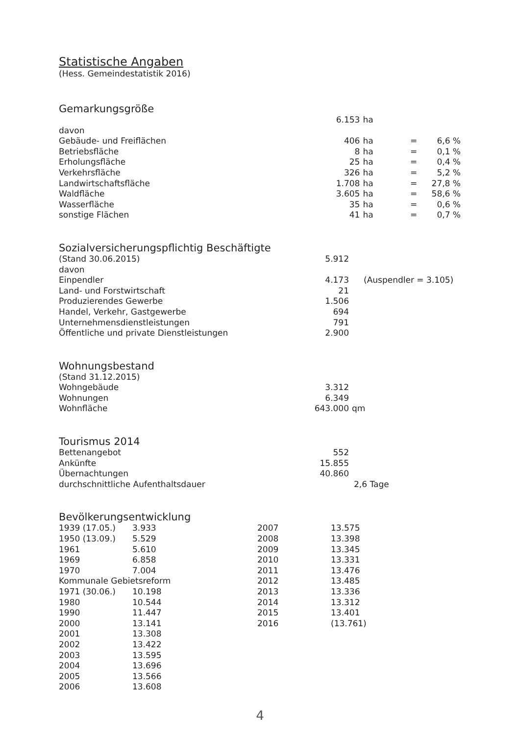Statistische Angaben
(Hess. Gemeindestatistik 2016)
Gemarkungsgröße
| | 6.153 | ha | | |
| davon | | | | |
| Gebäude- und Freiflächen | 406 | ha | = | 6,6 % |
| Betriebsfläche | 8 | ha | = | 0,1 % |
| Erholungsfläche | 25 | ha | = | 0,4 % |
| Verkehrsfläche | 326 | ha | = | 5,2 % |
| Landwirtschaftsfläche | 1.708 | ha | = | 27,8 % |
| Waldfläche | 3.605 | ha | = | 58,6 % |
| Wasserfläche | 35 | ha | = | 0,6 % |
| sonstige Flächen | 41 | ha | = | 0,7 % |
Sozialversicherungspflichtig Beschäftigte
| (Stand 30.06.2015) | 5.912 | |
| davon | | |
| Einpendler | 4.173 | (Auspendler = 3.105) |
| Land- und Forstwirtschaft | 21 | |
| Produzierendes Gewerbe | 1.506 | |
| Handel, Verkehr, Gastgewerbe | 694 | |
| Unternehmensdienstleistungen | 791 | |
| Öffentliche und private Dienstleistungen | 2.900 | |
Wohnungsbestand
| (Stand 31.12.2015) | | |
| Wohngebäude | 3.312 | |
| Wohnungen | 6.349 | |
| Wohnfläche | 643.000 | qm |
Tourismus 2014
| Bettenangebot | 552 | |
| Ankünfte | 15.855 | |
| Übernachtungen | 40.860 | |
| durchschnittliche Aufenthaltsdauer | | 2,6 Tage |
Bevölkerungsentwicklung
| 1939 (17.05.) | 3.933 | 2007 | 13.575 |
| 1950 (13.09.) | 5.529 | 2008 | 13.398 |
| 1961 | 5.610 | 2009 | 13.345 |
| 1969 | 6.858 | 2010 | 13.331 |
| 1970 | 7.004 | 2011 | 13.476 |
| Kommunale Gebietsreform | | 2012 | 13.485 |
| 1971 (30.06.) | 10.198 | 2013 | 13.336 |
| 1980 | 10.544 | 2014 | 13.312 |
| 1990 | 11.447 | 2015 | 13.401 |
| 2000 | 13.141 | 2016 | (13.761) |
| 2001 | 13.308 | | |
| 2002 | 13.422 | | |
| 2003 | 13.595 | | |
| 2004 | 13.696 | | |
| 2005 | 13.566 | | |
| 2006 | 13.608 | | |
4